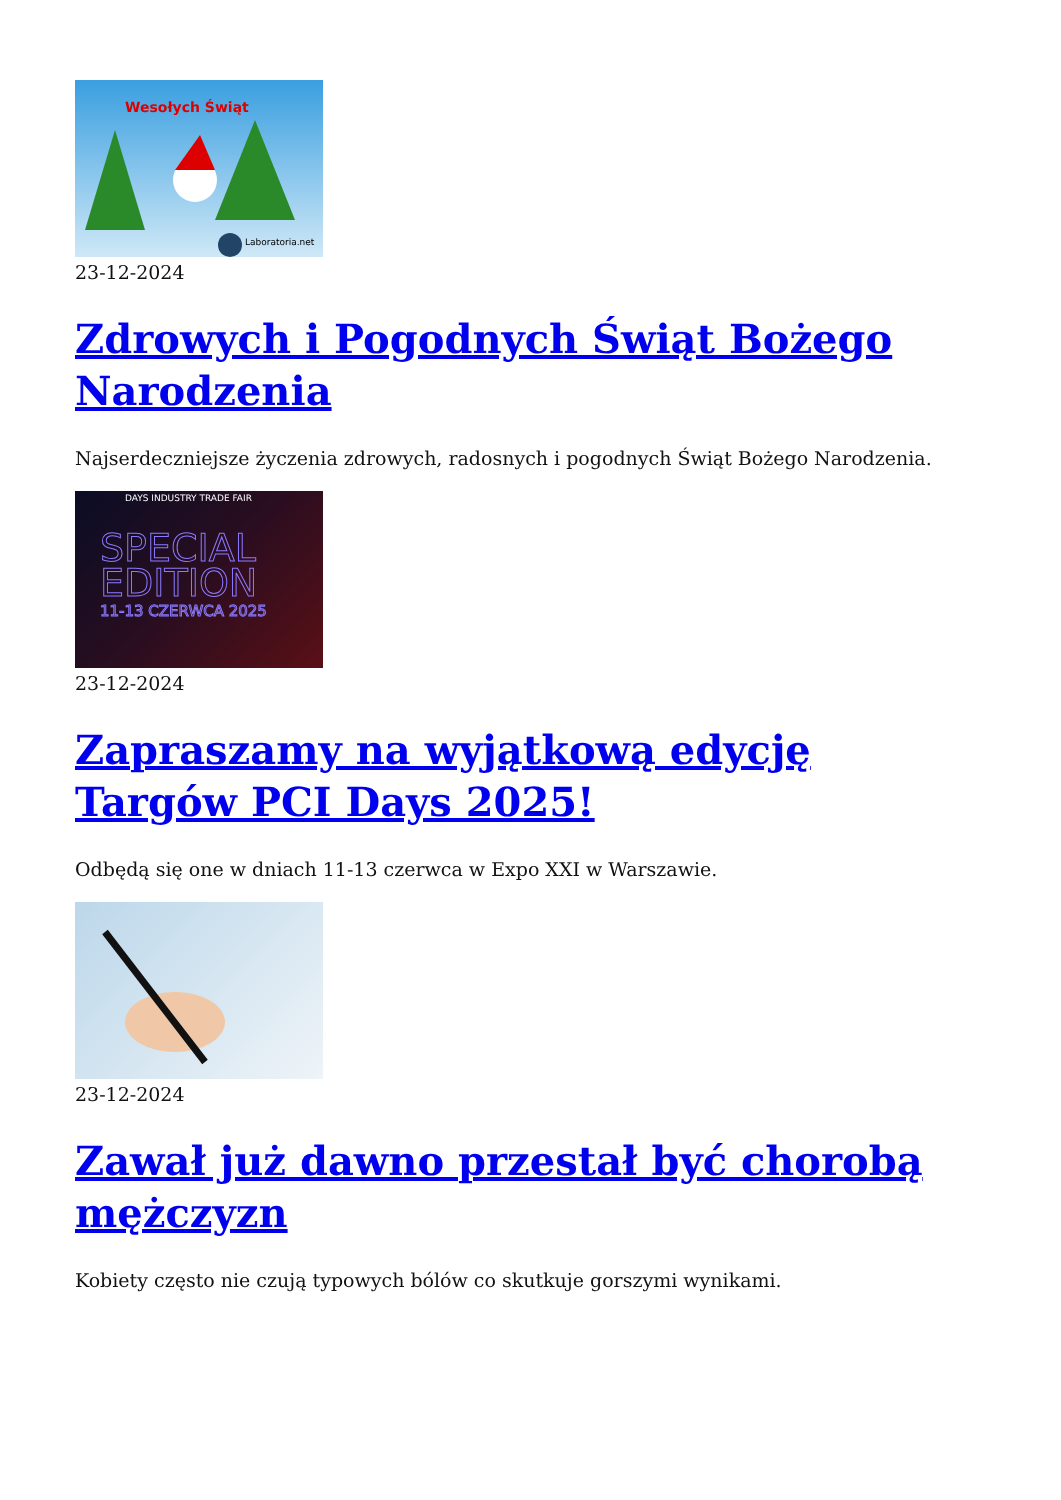Wesołych Świąt
Laboratoria.net
23-12-2024
Zdrowych i Pogodnych Świąt Bożego Narodzenia
Najserdeczniejsze życzenia zdrowych, radosnych i pogodnych Świąt Bożego Narodzenia.
DAYS INDUSTRY TRADE FAIR
SPECIAL
EDITION
11-13 CZERWCA 2025
23-12-2024
Zapraszamy na wyjątkową edycję Targów PCI Days 2025!
Odbędą się one w dniach 11-13 czerwca w Expo XXI w Warszawie.
23-12-2024
Zawał już dawno przestał być chorobą mężczyzn
Kobiety często nie czują typowych bólów co skutkuje gorszymi wynikami.